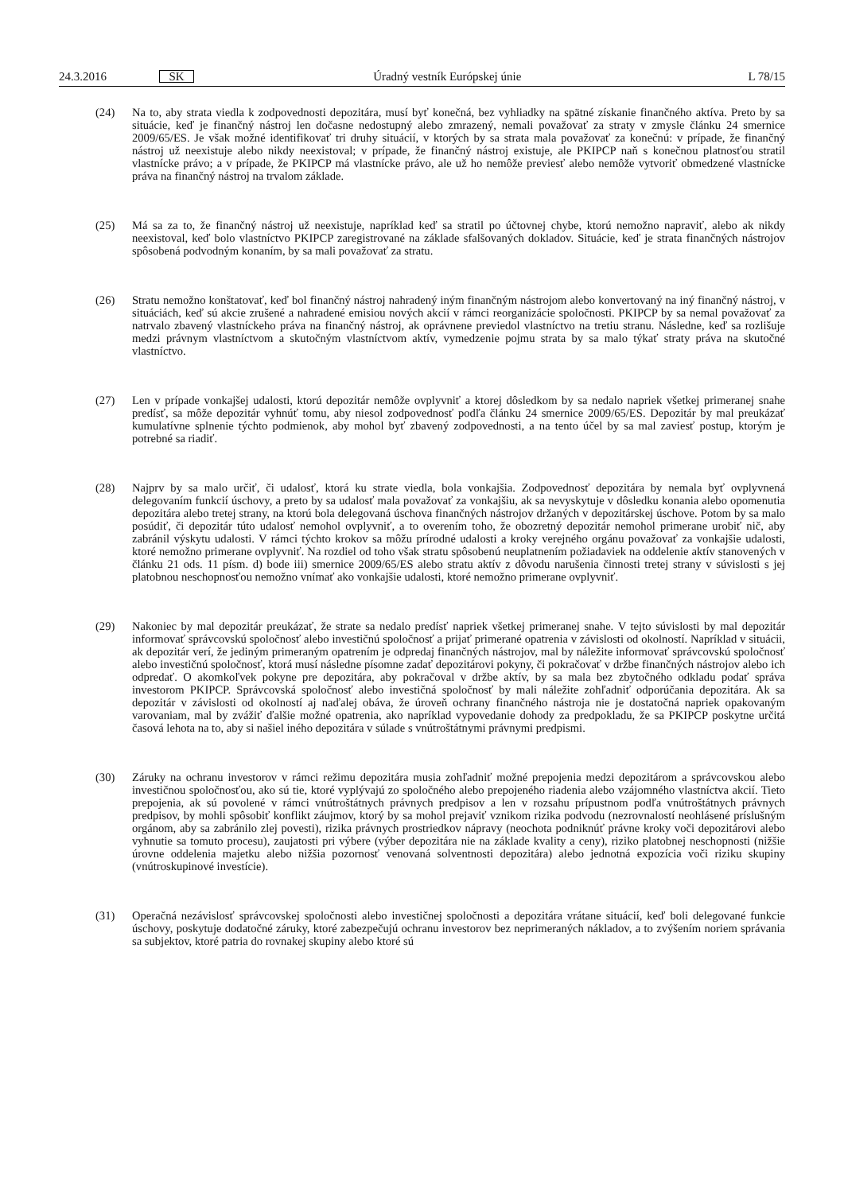24.3.2016 SK Úradný vestník Európskej únie L 78/15
(24) Na to, aby strata viedla k zodpovednosti depozitára, musí byť konečná, bez vyhliadky na spätné získanie finančného aktíva. Preto by sa situácie, keď je finančný nástroj len dočasne nedostupný alebo zmrazený, nemali považovať za straty v zmysle článku 24 smernice 2009/65/ES. Je však možné identifikovať tri druhy situácií, v ktorých by sa strata mala považovať za konečnú: v prípade, že finančný nástroj už neexistuje alebo nikdy neexistoval; v prípade, že finančný nástroj existuje, ale PKIPCP naň s konečnou platnosťou stratil vlastnícke právo; a v prípade, že PKIPCP má vlastnícke právo, ale už ho nemôže previesť alebo nemôže vytvoriť obmedzené vlastnícke práva na finančný nástroj na trvalom základe.
(25) Má sa za to, že finančný nástroj už neexistuje, napríklad keď sa stratil po účtovnej chybe, ktorú nemožno napraviť, alebo ak nikdy neexistoval, keď bolo vlastníctvo PKIPCP zaregistrované na základe sfalšovaných dokladov. Situácie, keď je strata finančných nástrojov spôsobená podvodným konaním, by sa mali považovať za stratu.
(26) Stratu nemožno konštatovať, keď bol finančný nástroj nahradený iným finančným nástrojom alebo konvertovaný na iný finančný nástroj, v situáciách, keď sú akcie zrušené a nahradené emisiou nových akcií v rámci reorganizácie spoločnosti. PKIPCP by sa nemal považovať za natrvalo zbavený vlastníckeho práva na finančný nástroj, ak oprávnene previedol vlastníctvo na tretiu stranu. Následne, keď sa rozlišuje medzi právnym vlastníctvom a skutočným vlastníctvom aktív, vymedzenie pojmu strata by sa malo týkať straty práva na skutočné vlastníctvo.
(27) Len v prípade vonkajšej udalosti, ktorú depozitár nemôže ovplyvniť a ktorej dôsledkom by sa nedalo napriek všetkej primeranej snahe predísť, sa môže depozitár vyhnúť tomu, aby niesol zodpovednosť podľa článku 24 smernice 2009/65/ES. Depozitár by mal preukázať kumulatívne splnenie týchto podmienok, aby mohol byť zbavený zodpovednosti, a na tento účel by sa mal zaviesť postup, ktorým je potrebné sa riadiť.
(28) Najprv by sa malo určiť, či udalosť, ktorá ku strate viedla, bola vonkajšia. Zodpovednosť depozitára by nemala byť ovplyvnená delegovaním funkcií úschovy, a preto by sa udalosť mala považovať za vonkajšiu, ak sa nevyskytuje v dôsledku konania alebo opomenutia depozitára alebo tretej strany, na ktorú bola delegovaná úschova finančných nástrojov držaných v depozitárskej úschove. Potom by sa malo posúdiť, či depozitár túto udalosť nemohol ovplyvniť, a to overením toho, že obozretný depozitár nemohol primerane urobiť nič, aby zabránil výskytu udalosti. V rámci týchto krokov sa môžu prírodné udalosti a kroky verejného orgánu považovať za vonkajšie udalosti, ktoré nemožno primerane ovplyvniť. Na rozdiel od toho však stratu spôsobenú neuplatnením požiadaviek na oddelenie aktív stanovených v článku 21 ods. 11 písm. d) bode iii) smernice 2009/65/ES alebo stratu aktív z dôvodu narušenia činnosti tretej strany v súvislosti s jej platobnou neschopnosťou nemožno vnímať ako vonkajšie udalosti, ktoré nemožno primerane ovplyvniť.
(29) Nakoniec by mal depozitár preukázať, že strate sa nedalo predísť napriek všetkej primeranej snahe. V tejto súvislosti by mal depozitár informovať správcovskú spoločnosť alebo investičnú spoločnosť a prijať primerané opatrenia v závislosti od okolností. Napríklad v situácii, ak depozitár verí, že jediným primeraným opatrením je odpredaj finančných nástrojov, mal by náležite informovať správcovskú spoločnosť alebo investičnú spoločnosť, ktorá musí následne písomne zadať depozitárovi pokyny, či pokračovať v držbe finančných nástrojov alebo ich odpredať. O akomkoľvek pokyne pre depozitára, aby pokračoval v držbe aktív, by sa mala bez zbytočného odkladu podať správa investorom PKIPCP. Správcovská spoločnosť alebo investičná spoločnosť by mali náležite zohľadniť odporúčania depozitára. Ak sa depozitár v závislosti od okolností aj naďalej obáva, že úroveň ochrany finančného nástroja nie je dostatočná napriek opakovaným varovaniam, mal by zvážiť ďalšie možné opatrenia, ako napríklad vypovedanie dohody za predpokladu, že sa PKIPCP poskytne určitá časová lehota na to, aby si našiel iného depozitára v súlade s vnútroštátnymi právnymi predpismi.
(30) Záruky na ochranu investorov v rámci režimu depozitára musia zohľadniť možné prepojenia medzi depozitárom a správcovskou alebo investičnou spoločnosťou, ako sú tie, ktoré vyplývajú zo spoločného alebo prepojeného riadenia alebo vzájomného vlastníctva akcií. Tieto prepojenia, ak sú povolené v rámci vnútroštátnych právnych predpisov a len v rozsahu prípustnom podľa vnútroštátnych právnych predpisov, by mohli spôsobiť konflikt záujmov, ktorý by sa mohol prejaviť vznikom rizika podvodu (nezrovnalostí neohlásené príslušným orgánom, aby sa zabránilo zlej povesti), rizika právnych prostriedkov nápravy (neochota podniknúť právne kroky voči depozitárovi alebo vyhnutie sa tomuto procesu), zaujatosti pri výbere (výber depozitára nie na základe kvality a ceny), riziko platobnej neschopnosti (nižšie úrovne oddelenia majetku alebo nižšia pozornosť venovaná solventnosti depozitára) alebo jednotná expozícia voči riziku skupiny (vnútroskupinové investície).
(31) Operačná nezávislosť správcovskej spoločnosti alebo investičnej spoločnosti a depozitára vrátane situácií, keď boli delegované funkcie úschovy, poskytuje dodatočné záruky, ktoré zabezpečujú ochranu investorov bez neprimeraných nákladov, a to zvýšením noriem správania sa subjektov, ktoré patria do rovnakej skupiny alebo ktoré sú